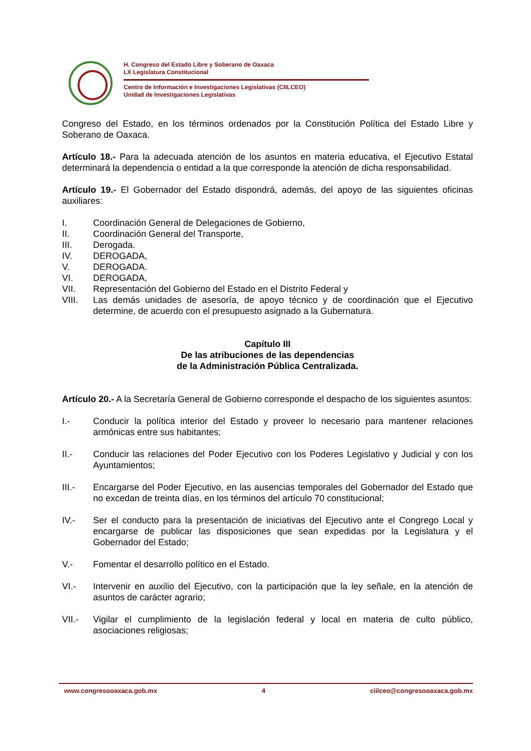H. Congreso del Estado Libre y Soberano de Oaxaca
LX Legislatura Constitucional
Centro de Información e Investigaciones Legislativas (CIILCEO)
Unidad de Investigaciones Legislativas
Congreso del Estado, en los términos ordenados por la Constitución Política del Estado Libre y Soberano de Oaxaca.
Artículo 18.- Para la adecuada atención de los asuntos en materia educativa, el Ejecutivo Estatal determinará la dependencia o entidad a la que corresponde la atención de dicha responsabilidad.
Artículo 19.- El Gobernador del Estado dispondrá, además, del apoyo de las siguientes oficinas auxiliares:
I. Coordinación General de Delegaciones de Gobierno,
II. Coordinación General del Transporte,
III. Derogada.
IV. DEROGADA,
V. DEROGADA.
VI. DEROGADA,
VII. Representación del Gobierno del Estado en el Distrito Federal y
VIII. Las demás unidades de asesoría, de apoyo técnico y de coordinación que el Ejecutivo determine, de acuerdo con el presupuesto asignado a la Gubernatura.
Capítulo III
De las atribuciones de las dependencias
de la Administración Pública Centralizada.
Artículo 20.- A la Secretaría General de Gobierno corresponde el despacho de los siguientes asuntos:
I.- Conducir la política interior del Estado y proveer lo necesario para mantener relaciones armónicas entre sus habitantes;
II.- Conducir las relaciones del Poder Ejecutivo con los Poderes Legislativo y Judicial y con los Ayuntamientos;
III.- Encargarse del Poder Ejecutivo, en las ausencias temporales del Gobernador del Estado que no excedan de treinta días, en los términos del artículo 70 constitucional;
IV.- Ser el conducto para la presentación de iniciativas del Ejecutivo ante el Congrego Local y encargarse de publicar las disposiciones que sean expedidas por la Legislatura y el Gobernador del Estado;
V.- Fomentar el desarrollo político en el Estado.
VI.- Intervenir en auxilio del Ejecutivo, con la participación que la ley señale, en la atención de asuntos de carácter agrario;
VII.- Vigilar el cumplimiento de la legislación federal y local en materia de culto público, asociaciones religiosas;
www.congresooaxaca.gob.mx 4 ciilceo@congresooaxaca.gob.mx